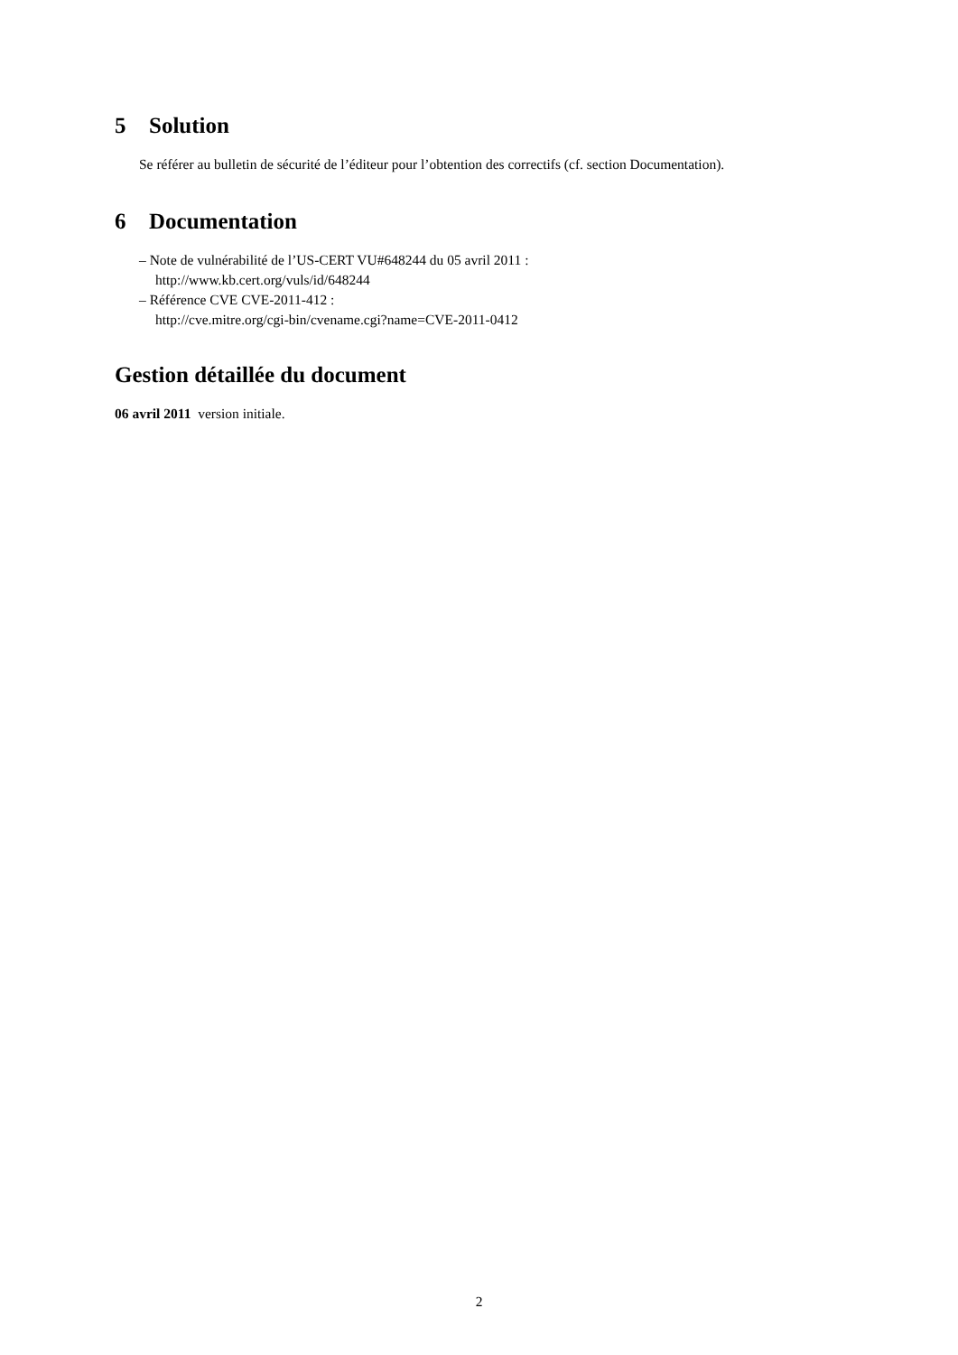5 Solution
Se référer au bulletin de sécurité de l’éditeur pour l’obtention des correctifs (cf. section Documentation).
6 Documentation
– Note de vulnérabilité de l’US-CERT VU#648244 du 05 avril 2011 :
http://www.kb.cert.org/vuls/id/648244
– Référence CVE CVE-2011-412 :
http://cve.mitre.org/cgi-bin/cvename.cgi?name=CVE-2011-0412
Gestion détaillée du document
06 avril 2011 version initiale.
2